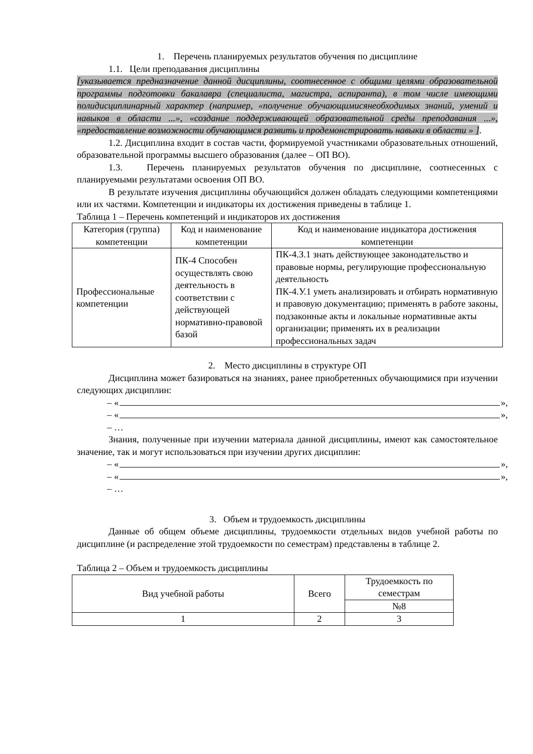1. Перечень планируемых результатов обучения по дисциплине
1.1. Цели преподавания дисциплины
[указывается предназначение данной дисциплины, соотнесенное с общими целями образовательной программы подготовки бакалавра (специалиста, магистра, аспиранта), в том числе имеющими полидисциплинарный характер (например, «получение обучающимисянеобходимых знаний, умений и навыков в области ...», «создание поддерживающей образовательной среды преподавания ...», «предоставление возможности обучающимся развить и продемонстрировать навыки в области » ].
1.2. Дисциплина входит в состав части, формируемой участниками образовательных отношений, образовательной программы высшего образования (далее – ОП ВО).
1.3. Перечень планируемых результатов обучения по дисциплине, соотнесенных с планируемыми результатами освоения ОП ВО.
В результате изучения дисциплины обучающийся должен обладать следующими компетенциями или их частями. Компетенции и индикаторы их достижения приведены в таблице 1.
Таблица 1 – Перечень компетенций и индикаторов их достижения
| Категория (группа) компетенции | Код и наименование компетенции | Код и наименование индикатора достижения компетенции |
| --- | --- | --- |
| Профессиональные компетенции | ПК-4 Способен осуществлять свою деятельность в соответствии с действующей нормативно-правовой базой | ПК-4.З.1 знать действующее законодательство и правовые нормы, регулирующие профессиональную деятельность ПК-4.У.1 уметь анализировать и отбирать нормативную и правовую документацию; применять в работе законы, подзаконные акты и локальные нормативные акты организации; применять их в реализации профессиональных задач |
2. Место дисциплины в структуре ОП
Дисциплина может базироваться на знаниях, ранее приобретенных обучающимися при изучении следующих дисциплин:
– « »,
– « »,
– …
Знания, полученные при изучении материала данной дисциплины, имеют как самостоятельное значение, так и могут использоваться при изучении других дисциплин:
– « »,
– « »,
– …
3. Объем и трудоемкость дисциплины
Данные об общем объеме дисциплины, трудоемкости отдельных видов учебной работы по дисциплине (и распределение этой трудоемкости по семестрам) представлены в таблице 2.
Таблица 2 – Объем и трудоемкость дисциплины
| Вид учебной работы | Всего | Трудоемкость по семестрам |
| --- | --- | --- |
| | | №8 |
| 1 | 2 | 3 |